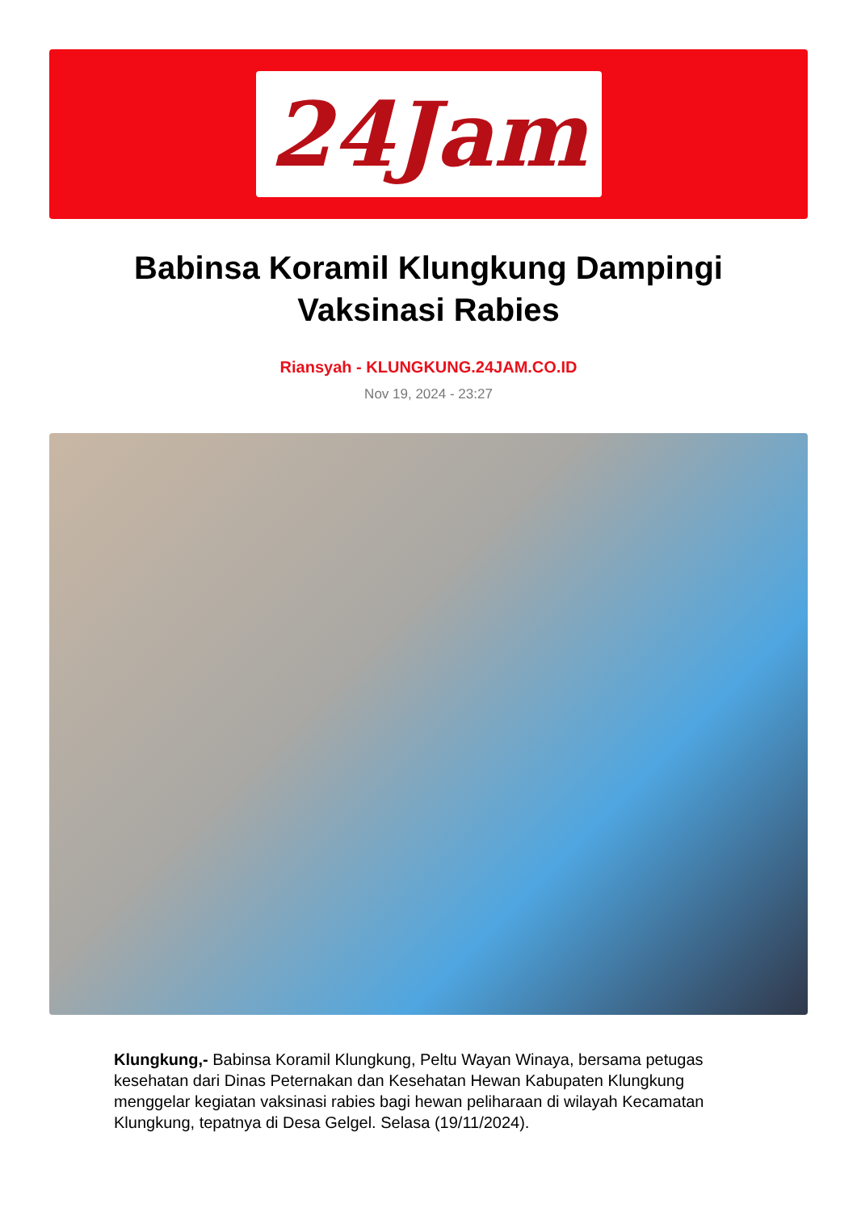24Jam
Babinsa Koramil Klungkung Dampingi Vaksinasi Rabies
Riansyah - KLUNGKUNG.24JAM.CO.ID
Nov 19, 2024 - 23:27
Klungkung,- Babinsa Koramil Klungkung, Peltu Wayan Winaya, bersama petugas kesehatan dari Dinas Peternakan dan Kesehatan Hewan Kabupaten Klungkung menggelar kegiatan vaksinasi rabies bagi hewan peliharaan di wilayah Kecamatan Klungkung, tepatnya di Desa Gelgel. Selasa (19/11/2024).